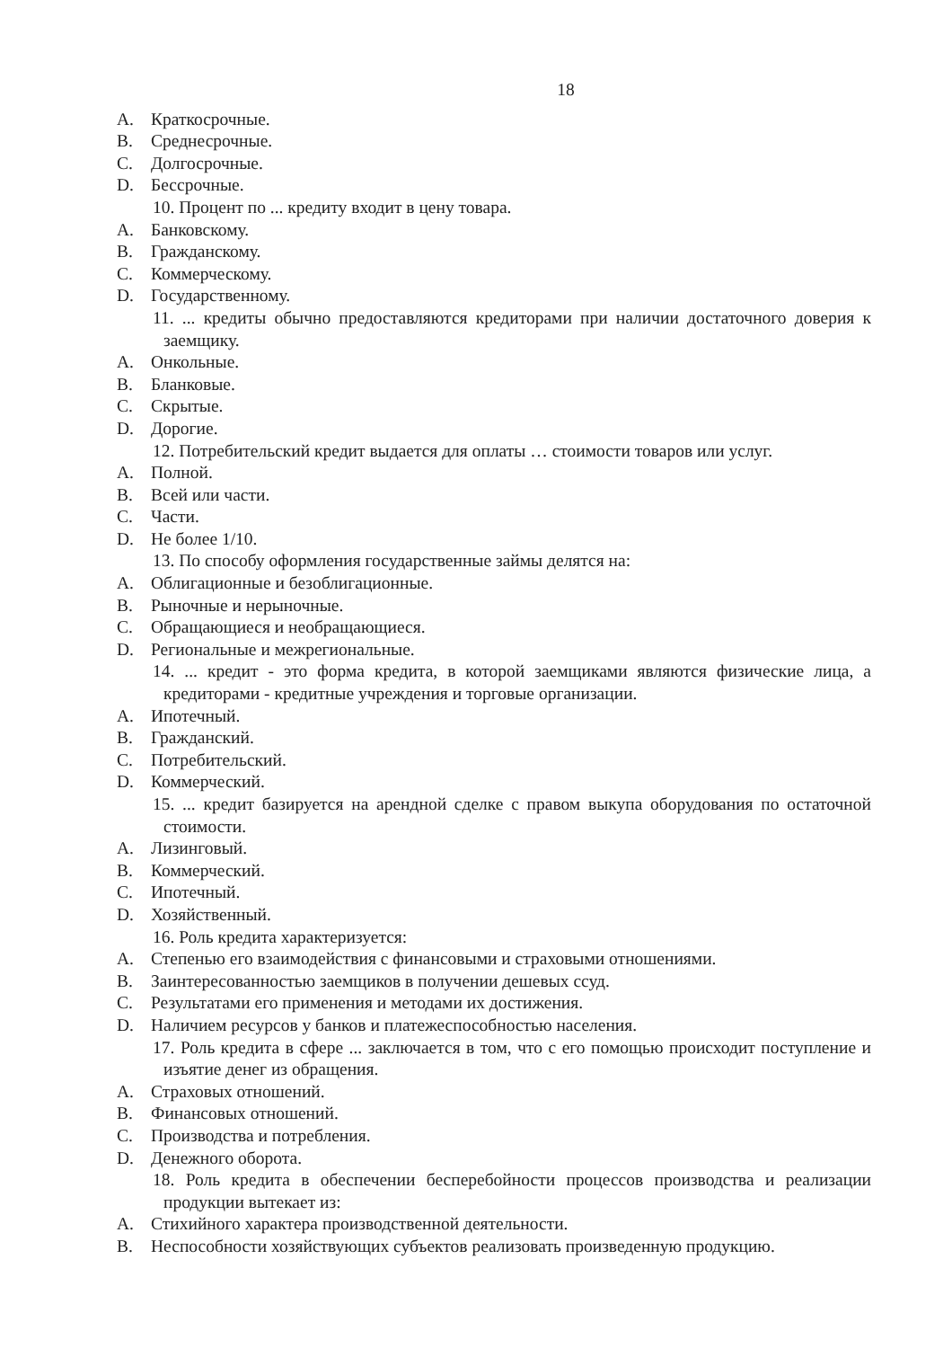18
A. Краткосрочные.
B. Среднесрочные.
C. Долгосрочные.
D. Бессрочные.
10. Процент по ... кредиту входит в цену товара.
A. Банковскому.
B. Гражданскому.
C. Коммерческому.
D. Государственному.
11. ... кредиты обычно предоставляются кредиторами при наличии достаточного доверия к заемщику.
A. Онкольные.
B. Бланковые.
C. Скрытые.
D. Дорогие.
12. Потребительский кредит выдается для оплаты … стоимости товаров или услуг.
A. Полной.
B. Всей или части.
C. Части.
D. Не более 1/10.
13. По способу оформления государственные займы делятся на:
A. Облигационные и безоблигационные.
B. Рыночные и нерыночные.
C. Обращающиеся и необращающиеся.
D. Региональные и межрегиональные.
14. ... кредит - это форма кредита, в которой заемщиками являются физические лица, а кредиторами - кредитные учреждения и торговые организации.
A. Ипотечный.
B. Гражданский.
C. Потребительский.
D. Коммерческий.
15. ... кредит базируется на арендной сделке с правом выкупа оборудования по остаточной стоимости.
A. Лизинговый.
B. Коммерческий.
C. Ипотечный.
D. Хозяйственный.
16. Роль кредита характеризуется:
A. Степенью его взаимодействия с финансовыми и страховыми отношениями.
B. Заинтересованностью заемщиков в получении дешевых ссуд.
C. Результатами его применения и методами их достижения.
D. Наличием ресурсов у банков и платежеспособностью населения.
17. Роль кредита в сфере ... заключается в том, что с его помощью происходит поступление и изъятие денег из обращения.
A. Страховых отношений.
B. Финансовых отношений.
C. Производства и потребления.
D. Денежного оборота.
18. Роль кредита в обеспечении бесперебойности процессов производства и реализации продукции вытекает из:
A. Стихийного характера производственной деятельности.
B. Неспособности хозяйствующих субъектов реализовать произведенную продукцию.